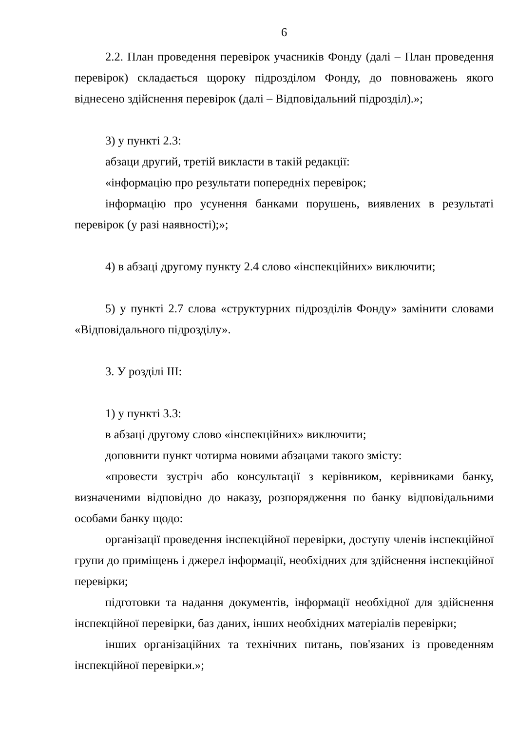6
2.2. План проведення перевірок учасників Фонду (далі – План проведення перевірок) складається щороку підрозділом Фонду, до повноважень якого віднесено здійснення перевірок (далі – Відповідальний підрозділ).»;
3) у пункті 2.3:
абзаци другий, третій викласти в такій редакції:
«інформацію про результати попередніх перевірок;
інформацію про усунення банками порушень, виявлених в результаті перевірок (у разі наявності);»;
4) в абзаці другому пункту 2.4 слово «інспекційних» виключити;
5) у пункті 2.7 слова «структурних підрозділів Фонду» замінити словами «Відповідального підрозділу».
3. У розділі ІІІ:
1) у пункті 3.3:
в абзаці другому слово «інспекційних» виключити;
доповнити пункт чотирма новими абзацами такого змісту:
«провести зустріч або консультації з керівником, керівниками банку, визначеними відповідно до наказу, розпорядження по банку відповідальними особами банку щодо:
організації проведення інспекційної перевірки, доступу членів інспекційної групи до приміщень і джерел інформації, необхідних для здійснення інспекційної перевірки;
підготовки та надання документів, інформації необхідної для здійснення інспекційної перевірки, баз даних, інших необхідних матеріалів перевірки;
інших організаційних та технічних питань, пов'язаних із проведенням інспекційної перевірки.»;